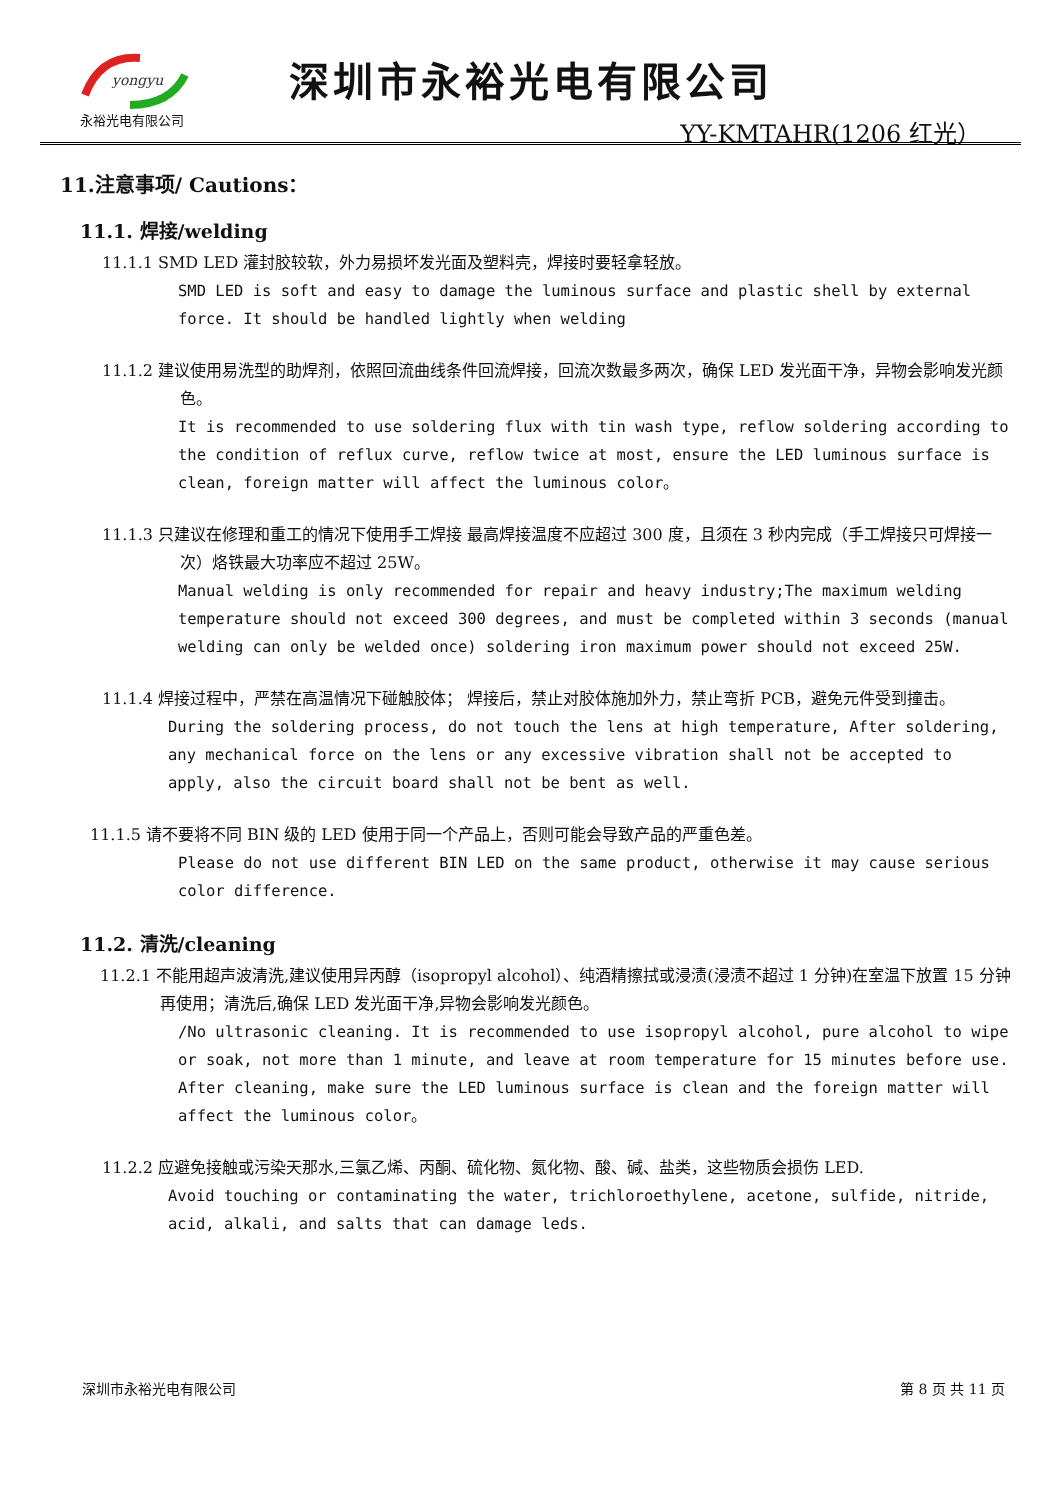yongyu
永裕光电有限公司
深圳市永裕光电有限公司
YY-KMTAHR(1206 红光）
11.注意事项/ Cautions：
11.1. 焊接/welding
11.1.1 SMD LED 灌封胶较软，外力易损坏发光面及塑料壳，焊接时要轻拿轻放。
SMD LED is soft and easy to damage the luminous surface and plastic shell by external force. It should be handled lightly when welding
11.1.2 建议使用易洗型的助焊剂，依照回流曲线条件回流焊接，回流次数最多两次，确保 LED 发光面干净，异物会影响发光颜色。
It is recommended to use soldering flux with tin wash type, reflow soldering according to the condition of reflux curve, reflow twice at most, ensure the LED luminous surface is clean, foreign matter will affect the luminous color。
11.1.3 只建议在修理和重工的情况下使用手工焊接 最高焊接温度不应超过 300 度，且须在 3 秒内完成（手工焊接只可焊接一次）烙铁最大功率应不超过 25W。
Manual welding is only recommended for repair and heavy industry;The maximum welding temperature should not exceed 300 degrees, and must be completed within 3 seconds (manual welding can only be welded once) soldering iron maximum power should not exceed 25W.
11.1.4 焊接过程中，严禁在高温情况下碰触胶体； 焊接后，禁止对胶体施加外力，禁止弯折 PCB，避免元件受到撞击。
During the soldering process, do not touch the lens at high temperature, After soldering, any mechanical force on the lens or any excessive vibration shall not be accepted to apply, also the circuit board shall not be bent as well.
11.1.5 请不要将不同 BIN 级的 LED 使用于同一个产品上，否则可能会导致产品的严重色差。
Please do not use different BIN LED on the same product, otherwise it may cause serious color difference.
11.2. 清洗/cleaning
11.2.1 不能用超声波清洗,建议使用异丙醇（isopropyl alcohol）、纯酒精擦拭或浸渍(浸渍不超过 1 分钟)在室温下放置 15 分钟再使用；清洗后,确保 LED 发光面干净,异物会影响发光颜色。
/No ultrasonic cleaning. It is recommended to use isopropyl alcohol, pure alcohol to wipe or soak, not more than 1 minute, and leave at room temperature for 15 minutes before use. After cleaning, make sure the LED luminous surface is clean and the foreign matter will affect the luminous color。
11.2.2 应避免接触或污染天那水,三氯乙烯、丙酮、硫化物、氮化物、酸、碱、盐类，这些物质会损伤 LED.
Avoid touching or contaminating the water, trichloroethylene, acetone, sulfide, nitride, acid, alkali, and salts that can damage leds.
深圳市永裕光电有限公司 第 8 页 共 11 页